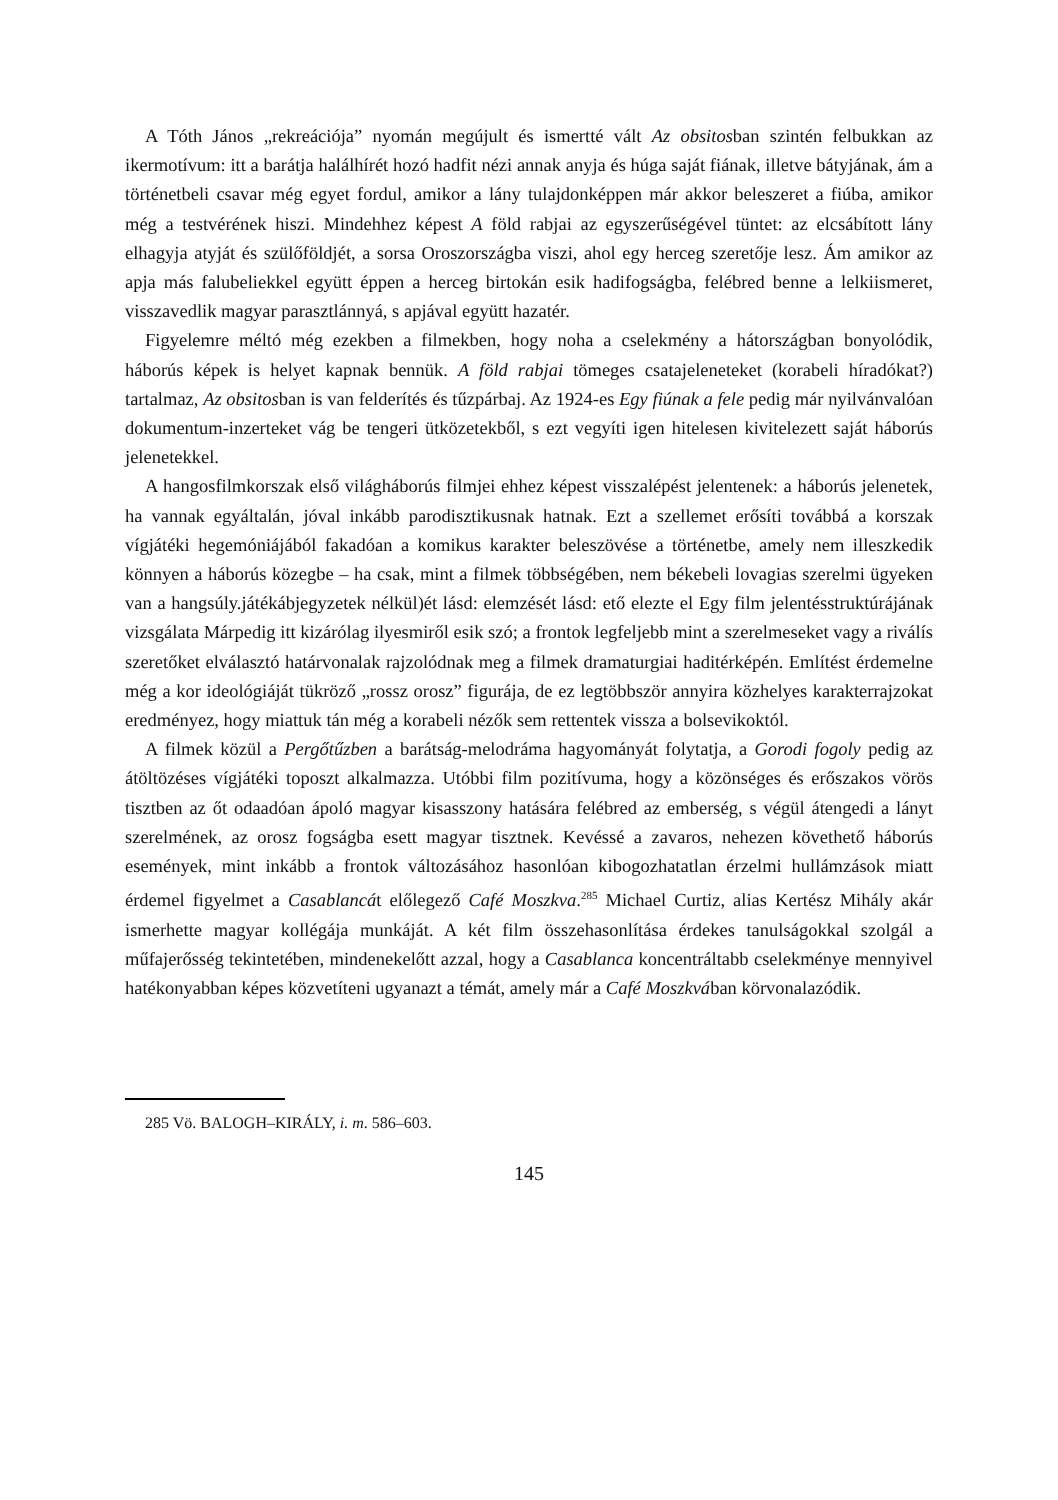A Tóth János „rekreációja” nyomán megújult és ismertté vált Az obsitosban szintén felbukkan az ikermotívum: itt a barátja halálhírét hozó hadfit nézi annak anyja és húga saját fiának, illetve bátyjának, ám a történetbeli csavar még egyet fordul, amikor a lány tulajdonképpen már akkor beleszeret a fiúba, amikor még a testvérének hiszi. Mindehhez képest A föld rabjai az egyszerűségével tüntet: az elcsábított lány elhagyja atyját és szülőföldjét, a sorsa Oroszországba viszi, ahol egy herceg szeretője lesz. Ám amikor az apja más falubeliekkel együtt éppen a herceg birtokán esik hadifogságba, felébred benne a lelkiismeret, visszavedlik magyar parasztlánnyá, s apjával együtt hazatér.
Figyelemre méltó még ezekben a filmekben, hogy noha a cselekmény a hátországban bonyolódik, háborús képek is helyet kapnak bennük. A föld rabjai tömeges csatajeleneteket (korabeli híradókat?) tartalmaz, Az obsitosban is van felderítés és tűzpárbaj. Az 1924-es Egy fiúnak a fele pedig már nyilvánvalóan dokumentum-inzerteket vág be tengeri ütközetekből, s ezt vegyíti igen hitelesen kivitelezett saját háborús jelenetekkel.
A hangosfilmkorszak első világháborús filmjei ehhez képest visszalépést jelentenek: a háborús jelenetek, ha vannak egyáltalán, jóval inkább parodisztikusnak hatnak. Ezt a szellemet erősíti továbbá a korszak vígjátéki hegemóniájából fakadóan a komikus karakter beleszövése a történetbe, amely nem illeszkedik könnyen a háborús közegbe – ha csak, mint a filmek többségében, nem békebeli lovagias szerelmi ügyeken van a hangsúly.játékábjegyzetek nélkül)ét lásd: elemzését lásd: ető elezte el Egy film jelentésstruktúrájának vizsgálata Márpedig itt kizárólag ilyesmiről esik szó; a frontok legfeljebb mint a szerelmeseket vagy a riválís szeretőket elválasztó határvonalak rajzolódnak meg a filmek dramaturgiai haditérképén. Említést érdemelne még a kor ideológiáját tükröző „rossz orosz” figurája, de ez legtöbbször annyira közhelyes karakterrajzokat eredményez, hogy miattuk tán még a korabeli nézők sem rettentek vissza a bolsevikoktól.
A filmek közül a Pergőtűzben a barátság-melodráma hagyományát folytatja, a Gorodi fogoly pedig az átöltözéses vígjátéki toposzt alkalmazza. Utóbbi film pozitívuma, hogy a közönséges és erőszakos vörös tisztben az őt odaadóan ápoló magyar kisasszony hatására felébred az emberség, s végül átengedi a lányt szerelmének, az orosz fogságba esett magyar tisztnek. Kevéssé a zavaros, nehezen követhető háborús események, mint inkább a frontok változásához hasonlóan kibogozhatatlan érzelmi hullámzások miatt érdemel figyelmet a Casablancát előlegező Café Moszkva.<sup>285</sup> Michael Curtiz, alias Kertész Mihály akár ismerhette magyar kollégája munkáját. A két film összehasonlítása érdekes tanulságokkal szolgál a műfajerősség tekintetében, mindenekelőtt azzal, hogy a Casablanca koncentráltabb cselekménye mennyivel hatékonyabban képes közvetíteni ugyanazt a témát, amely már a Café Moszkvában körvonalazódik.
285 Vö. BALOGH–KIRÁLY, i. m. 586–603.
145